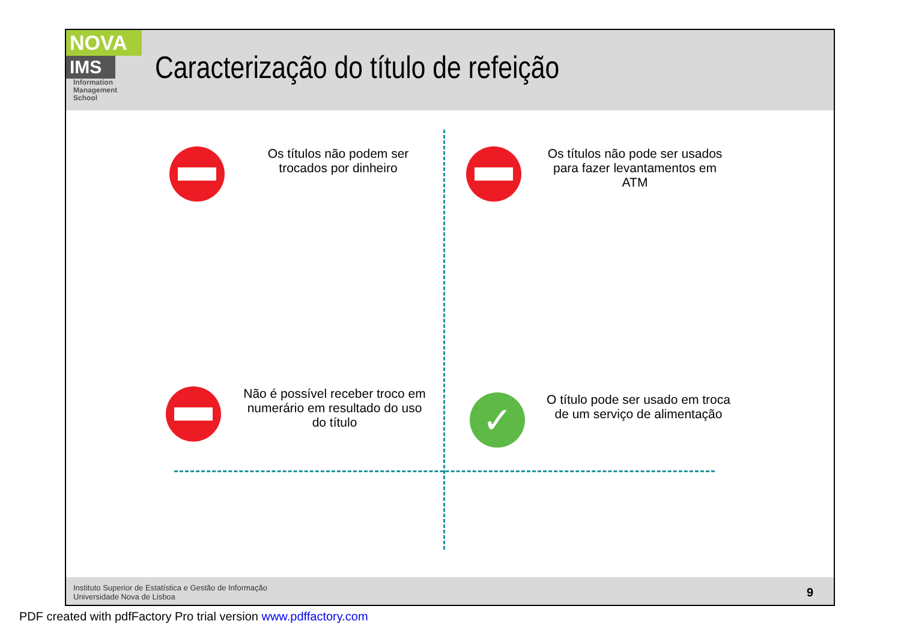NOVA
IMS
Information
Management
School
Caracterização do título de refeição
Os títulos não podem ser trocados por dinheiro
Os títulos não pode ser usados para fazer levantamentos em ATM
Não é possível receber troco em numerário em resultado do uso do título
✓
O título pode ser usado em troca de um serviço de alimentação
Instituto Superior de Estatística e Gestão de Informação
Universidade Nova de Lisboa
9
PDF created with pdfFactory Pro trial version www.pdffactory.com